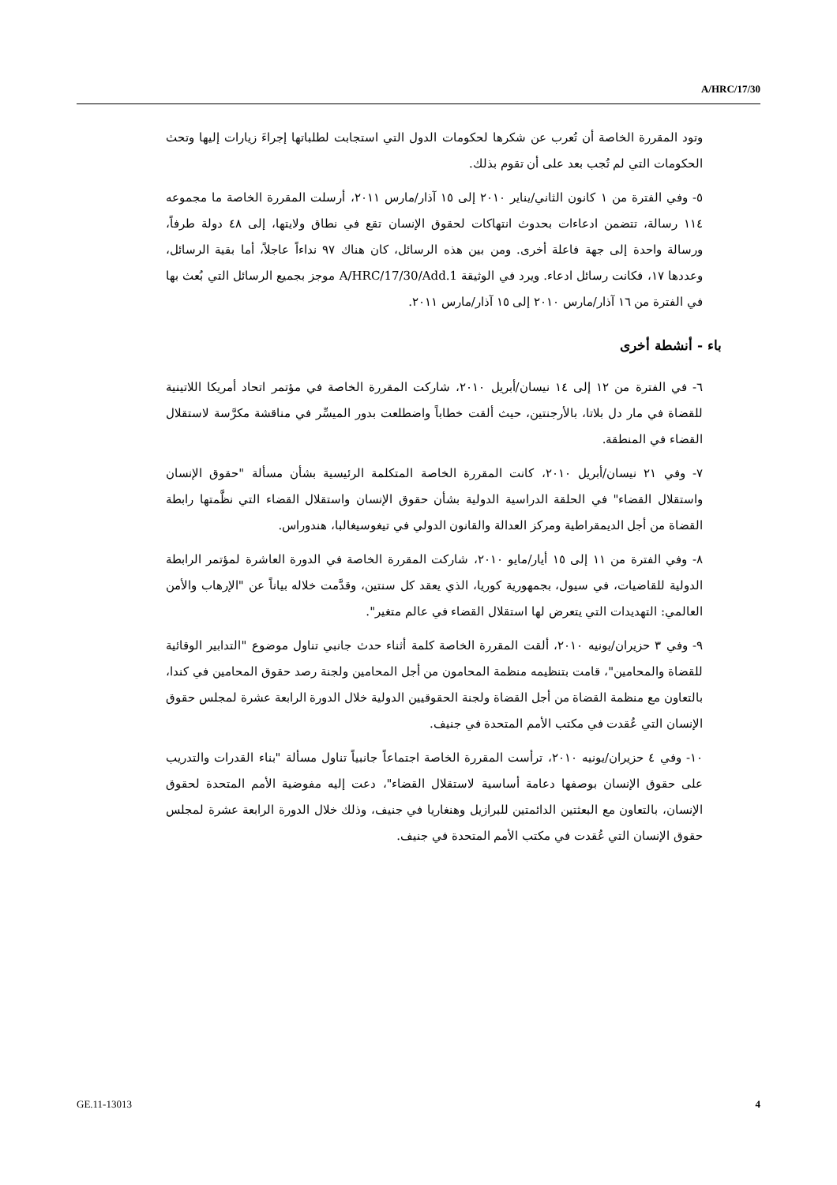A/HRC/17/30
وتود المقررة الخاصة أن تُعرب عن شكرها لحكومات الدول التي استجابت لطلباتها إجراءَ زيارات إليها وتحث الحكومات التي لم تُجب بعد على أن تقوم بذلك.
٥- وفي الفترة من ١ كانون الثاني/يناير ٢٠١٠ إلى ١٥ آذار/مارس ٢٠١١، أرسلت المقررة الخاصة ما مجموعه ١١٤ رسالة، تتضمن ادعاءات بحدوث انتهاكات لحقوق الإنسان تقع في نطاق ولايتها، إلى ٤٨ دولة طرفاً، ورسالة واحدة إلى جهة فاعلة أخرى. ومن بين هذه الرسائل، كان هناك ٩٧ نداءاً عاجلاً، أما بقية الرسائل، وعددها ١٧، فكانت رسائل ادعاء. ويرد في الوثيقة A/HRC/17/30/Add.1 موجز بجميع الرسائل التي بُعث بها في الفترة من ١٦ آذار/مارس ٢٠١٠ إلى ١٥ آذار/مارس ٢٠١١.
باء - أنشطة أخرى
٦- في الفترة من ١٢ إلى ١٤ نيسان/أبريل ٢٠١٠، شاركت المقررة الخاصة في مؤتمر اتحاد أمريكا اللاتينية للقضاة في مار دل بلاتا، بالأرجنتين، حيث ألقت خطاباً واضطلعت بدور الميسِّر في مناقشة مكرَّسة لاستقلال القضاء في المنطقة.
٧- وفي ٢١ نيسان/أبريل ٢٠١٠، كانت المقررة الخاصة المتكلمة الرئيسية بشأن مسألة "حقوق الإنسان واستقلال القضاء" في الحلقة الدراسية الدولية بشأن حقوق الإنسان واستقلال القضاء التي نظَّمتها رابطة القضاة من أجل الديمقراطية ومركز العدالة والقانون الدولي في تيغوسيغالبا، هندوراس.
٨- وفي الفترة من ١١ إلى ١٥ أيار/مايو ٢٠١٠، شاركت المقررة الخاصة في الدورة العاشرة لمؤتمر الرابطة الدولية للقاضيات، في سيول، بجمهورية كوريا، الذي يعقد كل سنتين، وقدَّمت خلاله بياناً عن "الإرهاب والأمن العالمي: التهديدات التي يتعرض لها استقلال القضاء في عالم متغير".
٩- وفي ٣ حزيران/يونيه ٢٠١٠، ألقت المقررة الخاصة كلمة أثناء حدث جانبي تناول موضوع "التدابير الوقائية للقضاة والمحامين"، قامت بتنظيمه منظمة المحامون من أجل المحامين ولجنة رصد حقوق المحامين في كندا، بالتعاون مع منظمة القضاة من أجل القضاة ولجنة الحقوقيين الدولية خلال الدورة الرابعة عشرة لمجلس حقوق الإنسان التي عُقدت في مكتب الأمم المتحدة في جنيف.
١٠- وفي ٤ حزيران/يونيه ٢٠١٠، ترأست المقررة الخاصة اجتماعاً جانبياً تناول مسألة "بناء القدرات والتدريب على حقوق الإنسان بوصفها دعامة أساسية لاستقلال القضاء"، دعت إليه مفوضية الأمم المتحدة لحقوق الإنسان، بالتعاون مع البعثتين الدائمتين للبرازيل وهنغاريا في جنيف، وذلك خلال الدورة الرابعة عشرة لمجلس حقوق الإنسان التي عُقدت في مكتب الأمم المتحدة في جنيف.
GE.11-13013 4